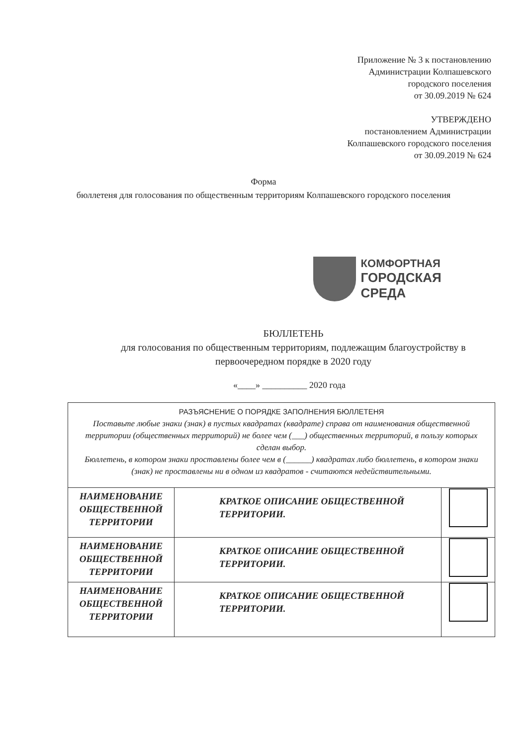Приложение № 3 к постановлению
Администрации Колпашевского
городского поселения
от 30.09.2019 № 624
УТВЕРЖДЕНО
постановлением Администрации
Колпашевского городского поселения
от 30.09.2019 № 624
Форма
бюллетеня для голосования по общественным территориям Колпашевского городского поселения
КОМФОРТНАЯ
ГОРОДСКАЯ СРЕДА
БЮЛЛЕТЕНЬ
для голосования по общественным территориям, подлежащим благоустройству в первоочередном порядке в 2020 году
«____» __________ 2020 года
| РАЗЪЯСНЕНИЕ О ПОРЯДКЕ ЗАПОЛНЕНИЯ БЮЛЛЕТЕНЯ Поставьте любые знаки (знак) в пустых квадратах (квадрате) справа от наименования общественной территории (общественных территорий) не более чем (___) общественных территорий, в пользу которых сделан выбор. Бюллетень, в котором знаки проставлены более чем в (______) квадратах либо бюллетень, в котором знаки (знак) не проставлены ни в одном из квадратов - считаются недействительными. | | |
| НАИМЕНОВАНИЕ ОБЩЕСТВЕННОЙ ТЕРРИТОРИИ | КРАТКОЕ ОПИСАНИЕ ОБЩЕСТВЕННОЙ ТЕРРИТОРИИ. | |
| НАИМЕНОВАНИЕ ОБЩЕСТВЕННОЙ ТЕРРИТОРИИ | КРАТКОЕ ОПИСАНИЕ ОБЩЕСТВЕННОЙ ТЕРРИТОРИИ. | |
| НАИМЕНОВАНИЕ ОБЩЕСТВЕННОЙ ТЕРРИТОРИИ | КРАТКОЕ ОПИСАНИЕ ОБЩЕСТВЕННОЙ ТЕРРИТОРИИ. | |